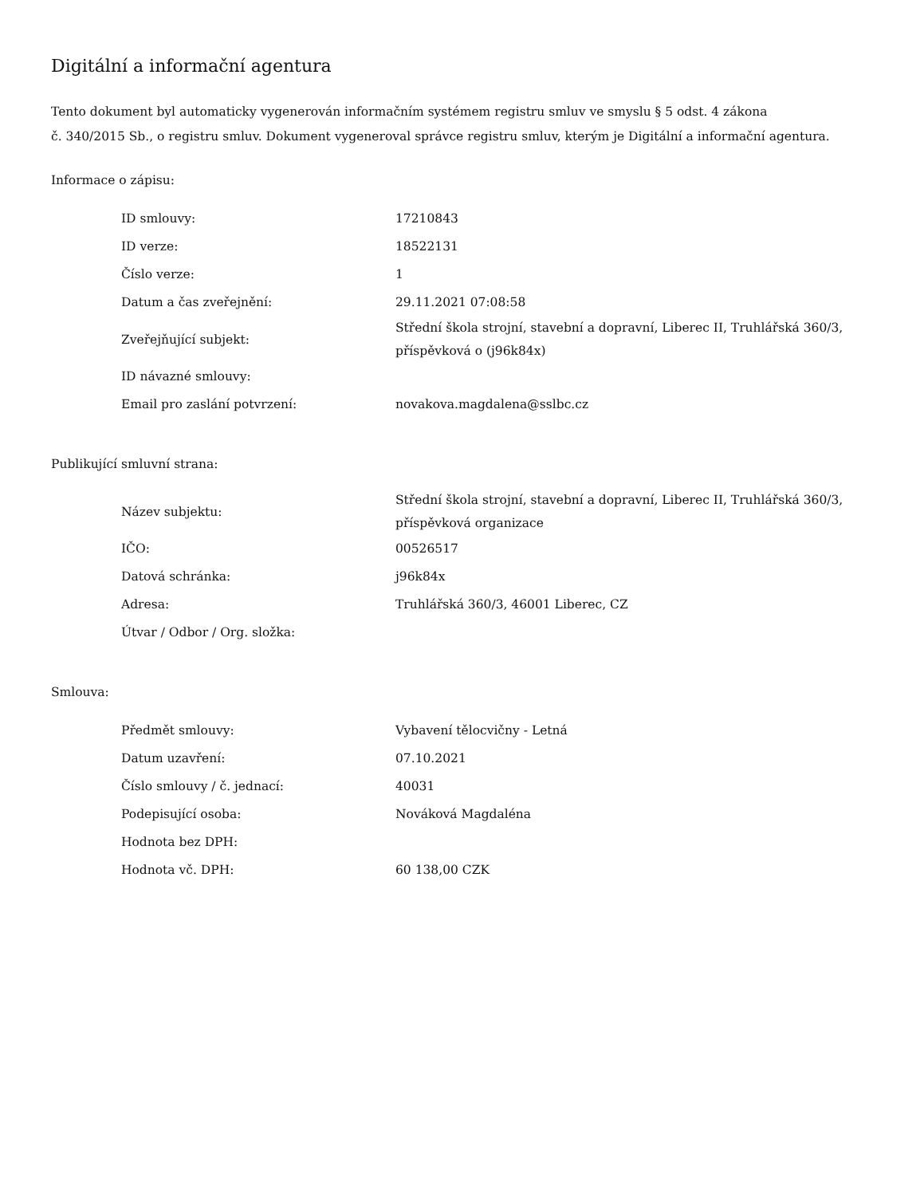Digitální a informační agentura
Tento dokument byl automaticky vygenerován informačním systémem registru smluv ve smyslu § 5 odst. 4 zákona
č. 340/2015 Sb., o registru smluv. Dokument vygeneroval správce registru smluv, kterým je Digitální a informační agentura.
Informace o zápisu:
| ID smlouvy: | 17210843 |
| ID verze: | 18522131 |
| Číslo verze: | 1 |
| Datum a čas zveřejnění: | 29.11.2021 07:08:58 |
| Zveřejňující subjekt: | Střední škola strojní, stavební a dopravní, Liberec II, Truhlářská 360/3, příspěvková o (j96k84x) |
| ID návazné smlouvy: | |
| Email pro zaslání potvrzení: | novakova.magdalena@sslbc.cz |
Publikující smluvní strana:
| Název subjektu: | Střední škola strojní, stavební a dopravní, Liberec II, Truhlářská 360/3, příspěvková organizace |
| IČO: | 00526517 |
| Datová schránka: | j96k84x |
| Adresa: | Truhlářská 360/3, 46001 Liberec, CZ |
| Útvar / Odbor / Org. složka: | |
Smlouva:
| Předmět smlouvy: | Vybavení tělocvičny - Letná |
| Datum uzavření: | 07.10.2021 |
| Číslo smlouvy / č. jednací: | 40031 |
| Podepisující osoba: | Nováková Magdaléna |
| Hodnota bez DPH: | |
| Hodnota vč. DPH: | 60 138,00 CZK |